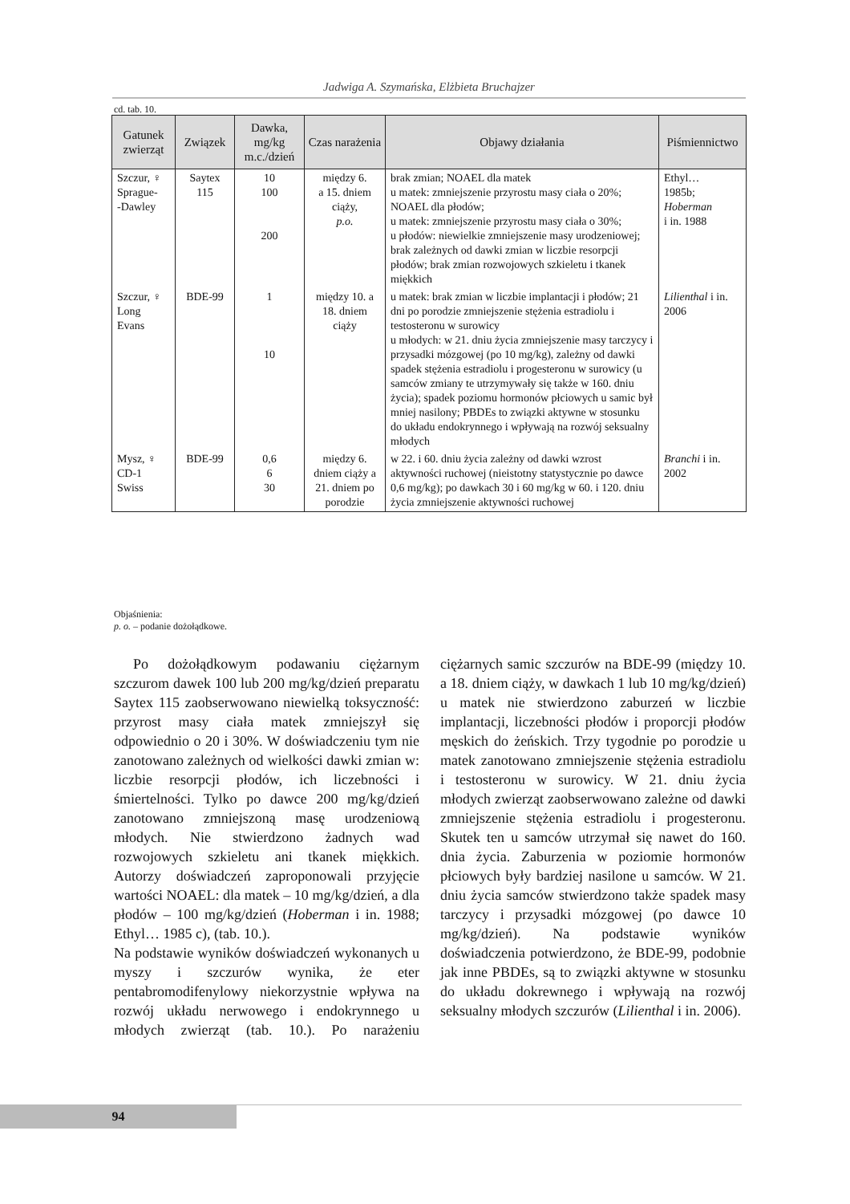Jadwiga A. Szymańska, Elżbieta Bruchajzer
cd. tab. 10.
| Gatunek zwierząt | Związek | Dawka, mg/kg m.c./dzień | Czas narażenia | Objawy działania | Piśmiennictwo |
| --- | --- | --- | --- | --- | --- |
| Szczur, ♀ Sprague- -Dawley | Saytex 115 | 10 100 200 | między 6. a 15. dniem ciąży, p.o. | brak zmian; NOAEL dla matek u matek: zmniejszenie przyrostu masy ciała o 20%; NOAEL dla płodów; u matek: zmniejszenie przyrostu masy ciała o 30%; u płodów: niewielkie zmniejszenie masy urodzeniowej; brak zależnych od dawki zmian w liczbie resorpcji płodów; brak zmian rozwojowych szkieletu i tkanek miękkich | Ethyl… 1985b; Hoberman i in. 1988 |
| Szczur, ♀ Long Evans | BDE-99 | 1 10 | między 10. a 18. dniem ciąży | u matek: brak zmian w liczbie implantacji i płodów; 21 dni po porodzie zmniejszenie stężenia estradiolu i testosteronu w surowicy u młodych: w 21. dniu życia zmniejszenie masy tarczycy i przysadki mózgowej (po 10 mg/kg), zależny od dawki spadek stężenia estradiolu i progesteronu w surowicy (u samców zmiany te utrzymywały się także w 160. dniu życia); spadek poziomu hormonów płciowych u samic był mniej nasilony; PBDEs to związki aktywne w stosunku do układu endokrynnego i wpływają na rozwój seksualny młodych | Lilienthal i in. 2006 |
| Mysz, ♀ CD-1 Swiss | BDE-99 | 0,6 6 30 | między 6. dniem ciąży a 21. dniem po porodzie | w 22. i 60. dniu życia zależny od dawki wzrost aktywności ruchowej (nieistotny statystycznie po dawce 0,6 mg/kg); po dawkach 30 i 60 mg/kg w 60. i 120. dniu życia zmniejszenie aktywności ruchowej | Branchi i in. 2002 |
Objaśnienia:
p. o. – podanie dożołądkowe.
Po dożołądkowym podawaniu ciężarnym szczurom dawek 100 lub 200 mg/kg/dzień preparatu Saytex 115 zaobserwowano niewielką toksyczność: przyrost masy ciała matek zmniejszył się odpowiednio o 20 i 30%. W doświadczeniu tym nie zanotowano zależnych od wielkości dawki zmian w: liczbie resorpcji płodów, ich liczebności i śmiertelności. Tylko po dawce 200 mg/kg/dzień zanotowano zmniejszoną masę urodzeniową młodych. Nie stwierdzono żadnych wad rozwojowych szkieletu ani tkanek miękkich. Autorzy doświadczeń zaproponowali przyjęcie wartości NOAEL: dla matek – 10 mg/kg/dzień, a dla płodów – 100 mg/kg/dzień (Hoberman i in. 1988; Ethyl… 1985 c), (tab. 10.).
Na podstawie wyników doświadczeń wykonanych u myszy i szczurów wynika, że eter pentabromodifenylowy niekorzystnie wpływa na rozwój układu nerwowego i endokrynnego u młodych zwierząt (tab. 10.). Po narażeniu ciężarnych samic szczurów na BDE-99 (między 10. a 18. dniem ciąży, w dawkach 1 lub 10 mg/kg/dzień) u matek nie stwierdzono zaburzeń w liczbie implantacji, liczebności płodów i proporcji płodów męskich do żeńskich. Trzy tygodnie po porodzie u matek zanotowano zmniejszenie stężenia estradiolu i testosteronu w surowicy. W 21. dniu życia młodych zwierząt zaobserwowano zależne od dawki zmniejszenie stężenia estradiolu i progesteronu. Skutek ten u samców utrzymał się nawet do 160. dnia życia. Zaburzenia w poziomie hormonów płciowych były bardziej nasilone u samców. W 21. dniu życia samców stwierdzono także spadek masy tarczycy i przysadki mózgowej (po dawce 10 mg/kg/dzień). Na podstawie wyników doświadczenia potwierdzono, że BDE-99, podobnie jak inne PBDEs, są to związki aktywne w stosunku do układu dokrewnego i wpływają na rozwój seksualny młodych szczurów (Lilienthal i in. 2006).
94